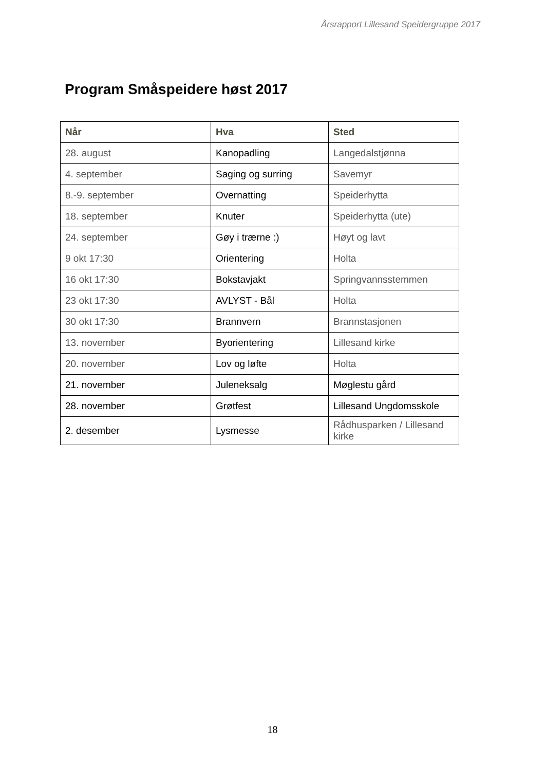Årsrapport Lillesand Speidergruppe 2017
Program Småspeidere høst 2017
| Når | Hva | Sted |
| --- | --- | --- |
| 28. august | Kanopadling | Langedalstjønna |
| 4. september | Saging og surring | Savemyr |
| 8.-9. september | Overnatting | Speiderhytta |
| 18. september | Knuter | Speiderhytta (ute) |
| 24. september | Gøy i trærne :) | Høyt og lavt |
| 9 okt 17:30 | Orientering | Holta |
| 16 okt 17:30 | Bokstavjakt | Springvannsstemmen |
| 23 okt 17:30 | AVLYST - Bål | Holta |
| 30 okt 17:30 | Brannvern | Brannstasjonen |
| 13. november | Byorientering | Lillesand kirke |
| 20. november | Lov og løfte | Holta |
| 21. november | Juleneksalg | Møglestu gård |
| 28. november | Grøtfest | Lillesand Ungdomsskole |
| 2. desember | Lysmesse | Rådhusparken / Lillesand kirke |
18